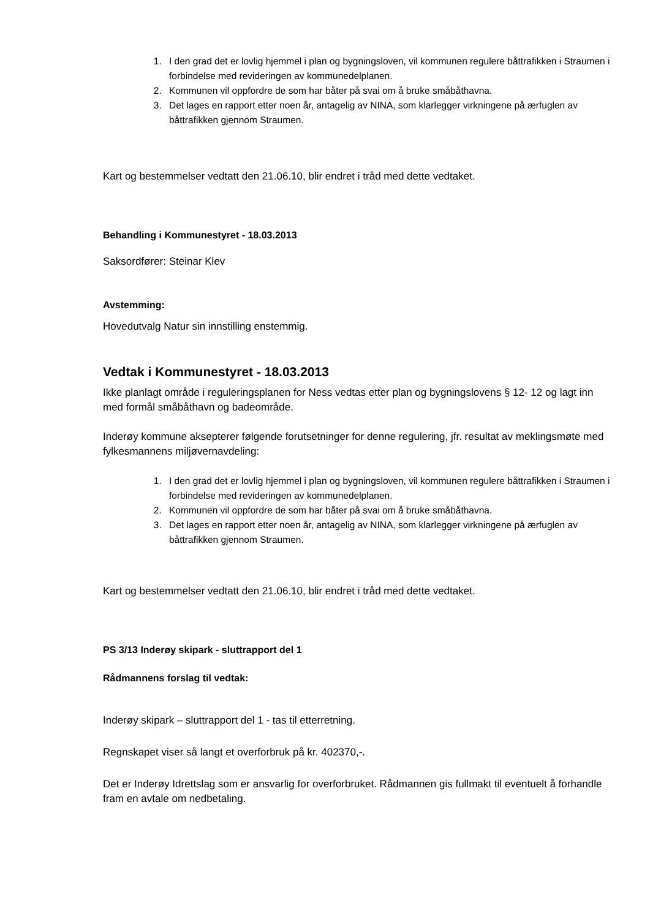1. I den grad det er lovlig hjemmel i plan og bygningsloven, vil kommunen regulere båttrafikken i Straumen i forbindelse med revideringen av kommunedelplanen.
2. Kommunen vil oppfordre de som har båter på svai om å bruke småbåthavna.
3. Det lages en rapport etter noen år, antagelig av NINA, som klarlegger virkningene på ærfuglen av båttrafikken gjennom Straumen.
Kart og bestemmelser vedtatt den 21.06.10, blir endret i tråd med dette vedtaket.
Behandling i Kommunestyret - 18.03.2013
Saksordfører: Steinar Klev
Avstemming:
Hovedutvalg Natur sin innstilling enstemmig.
Vedtak i Kommunestyret - 18.03.2013
Ikke planlagt område i reguleringsplanen for Ness vedtas etter plan og bygningslovens § 12- 12 og lagt inn med formål småbåthavn og badeområde.
Inderøy kommune aksepterer følgende forutsetninger for denne regulering, jfr. resultat av meklingsmøte med fylkesmannens miljøvernavdeling:
1. I den grad det er lovlig hjemmel i plan og bygningsloven, vil kommunen regulere båttrafikken i Straumen i forbindelse med revideringen av kommunedelplanen.
2. Kommunen vil oppfordre de som har båter på svai om å bruke småbåthavna.
3. Det lages en rapport etter noen år, antagelig av NINA, som klarlegger virkningene på ærfuglen av båttrafikken gjennom Straumen.
Kart og bestemmelser vedtatt den 21.06.10, blir endret i tråd med dette vedtaket.
PS 3/13 Inderøy skipark - sluttrapport del 1
Rådmannens forslag til vedtak:
Inderøy skipark – sluttrapport del 1 - tas til etterretning.
Regnskapet viser så langt et overforbruk på kr. 402370,-.
Det er Inderøy Idrettslag som er ansvarlig for overforbruket. Rådmannen gis fullmakt til eventuelt å forhandle fram en avtale om nedbetaling.